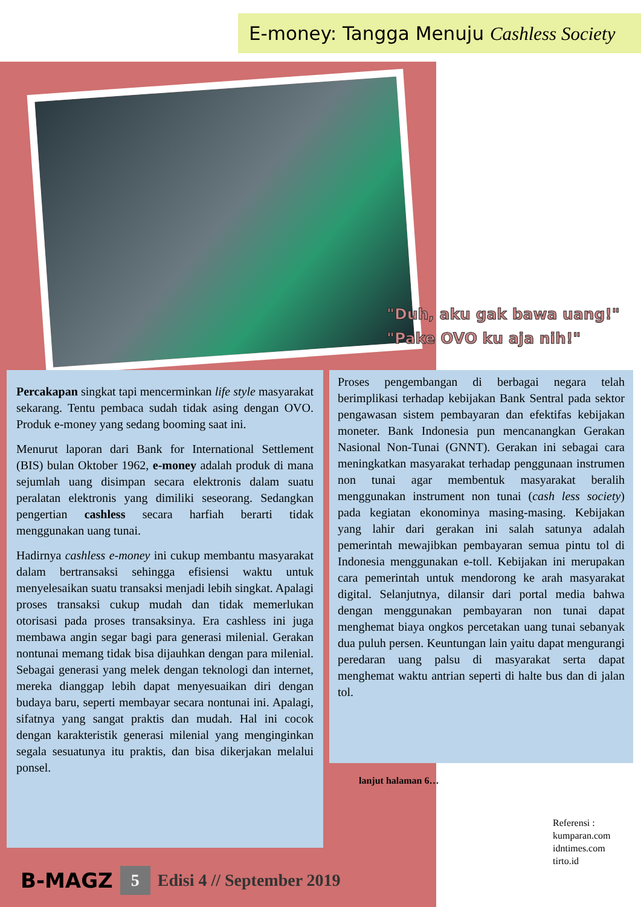E-money: Tangga Menuju Cashless Society
"Duh, aku gak bawa uang!"
"Pake OVO ku aja nih!"
Percakapan singkat tapi mencerminkan life style masyarakat sekarang. Tentu pembaca sudah tidak asing dengan OVO. Produk e-money yang sedang booming saat ini.
Menurut laporan dari Bank for International Settlement (BIS) bulan Oktober 1962, e-money adalah produk di mana sejumlah uang disimpan secara elektronis dalam suatu peralatan elektronis yang dimiliki seseorang. Sedangkan pengertian cashless secara harfiah berarti tidak menggunakan uang tunai.
Hadirnya cashless e-money ini cukup membantu masyarakat dalam bertransaksi sehingga efisiensi waktu untuk menyelesaikan suatu transaksi menjadi lebih singkat. Apalagi proses transaksi cukup mudah dan tidak memerlukan otorisasi pada proses transaksinya. Era cashless ini juga membawa angin segar bagi para generasi milenial. Gerakan nontunai memang tidak bisa dijauhkan dengan para milenial. Sebagai generasi yang melek dengan teknologi dan internet, mereka dianggap lebih dapat menyesuaikan diri dengan budaya baru, seperti membayar secara nontunai ini. Apalagi, sifatnya yang sangat praktis dan mudah. Hal ini cocok dengan karakteristik generasi milenial yang menginginkan segala sesuatunya itu praktis, dan bisa dikerjakan melalui ponsel.
Proses pengembangan di berbagai negara telah berimplikasi terhadap kebijakan Bank Sentral pada sektor pengawasan sistem pembayaran dan efektifas kebijakan moneter. Bank Indonesia pun mencanangkan Gerakan Nasional Non-Tunai (GNNT). Gerakan ini sebagai cara meningkatkan masyarakat terhadap penggunaan instrumen non tunai agar membentuk masyarakat beralih menggunakan instrument non tunai (cash less society) pada kegiatan ekonominya masing-masing. Kebijakan yang lahir dari gerakan ini salah satunya adalah pemerintah mewajibkan pembayaran semua pintu tol di Indonesia menggunakan e-toll. Kebijakan ini merupakan cara pemerintah untuk mendorong ke arah masyarakat digital. Selanjutnya, dilansir dari portal media bahwa dengan menggunakan pembayaran non tunai dapat menghemat biaya ongkos percetakan uang tunai sebanyak dua puluh persen. Keuntungan lain yaitu dapat mengurangi peredaran uang palsu di masyarakat serta dapat menghemat waktu antrian seperti di halte bus dan di jalan tol.
lanjut halaman 6…
Referensi :
kumparan.com
idntimes.com
tirto.id
B-MAGZ 5 Edisi 4 // September 2019